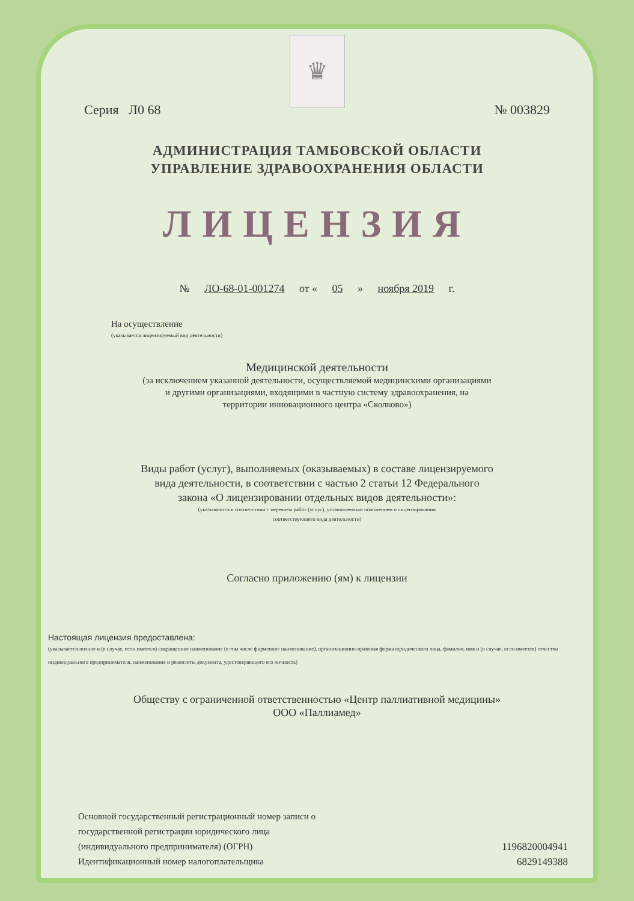♛
Серия Л0 68 № 003829
АДМИНИСТРАЦИЯ ТАМБОВСКОЙ ОБЛАСТИ
УПРАВЛЕНИЕ ЗДРАВООХРАНЕНИЯ ОБЛАСТИ
ЛИЦЕНЗИЯ
№ ЛО-68-01-001274 от « 05 » ноября 2019 г.
На осуществление
(указывается лицензируемый вид деятельности)
Медицинской деятельности
(за исключением указанной деятельности, осуществляемой медицинскими организациями
и другими организациями, входящими в частную систему здравоохранения, на
территории инновационного центра «Сколково»)
Виды работ (услуг), выполняемых (оказываемых) в составе лицензируемого
вида деятельности, в соответствии с частью 2 статьи 12 Федерального
закона «О лицензировании отдельных видов деятельности»:
(указываются в соответствии с перечнем работ (услуг), установленным положением о лицензировании
соответствующего вида деятельности)
Согласно приложению (ям) к лицензии
Настоящая лицензия предоставлена:
(указывается полное и (в случае, если имеется) сокращенное наименование (в том числе фирменное наименование), организационно-правовая форма юридического лица, фамилия, имя и (в случае, если имеется) отчество индивидуального предпринимателя, наименование и реквизиты документа, удостоверяющего его личность)
Обществу с ограниченной ответственностью «Центр паллиативной медицины»
ООО «Паллиамед»
Основной государственный регистрационный номер записи о
государственной регистрации юридического лица
(индивидуального предпринимателя) (ОГРН)
Идентификационный номер налогоплательщика
1196820004941
6829149388